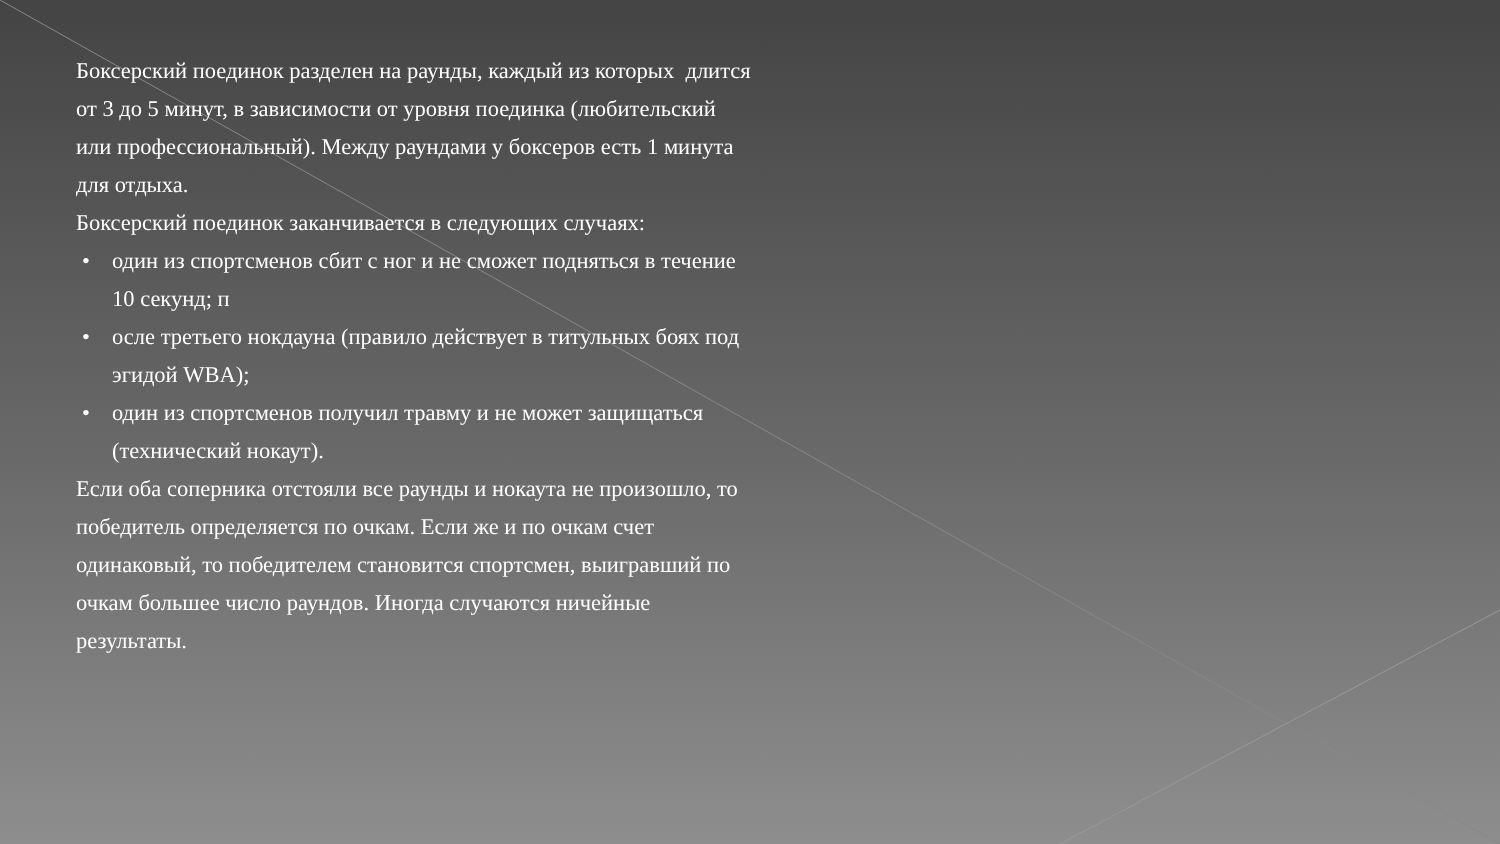Боксерский поединок разделен на раунды, каждый из которых длится от 3 до 5 минут, в зависимости от уровня поединка (любительский или профессиональный). Между раундами у боксеров есть 1 минута для отдыха.
Боксерский поединок заканчивается в следующих случаях:
• один из спортсменов сбит с ног и не сможет подняться в течение 10 секунд; п
• осле третьего нокдауна (правило действует в титульных боях под эгидой WBA);
• один из спортсменов получил травму и не может защищаться (технический нокаут).
Если оба соперника отстояли все раунды и нокаута не произошло, то победитель определяется по очкам. Если же и по очкам счет одинаковый, то победителем становится спортсмен, выигравший по очкам большее число раундов. Иногда случаются ничейные результаты.